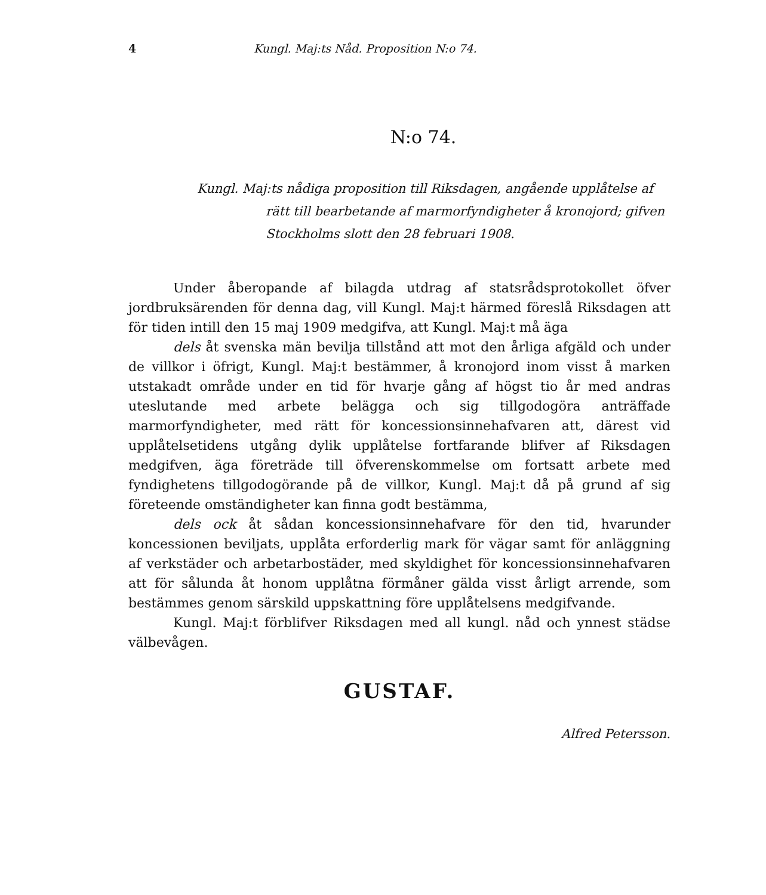4 Kungl. Maj:ts Nåd. Proposition N:o 74.
N:o 74.
Kungl. Maj:ts nådiga proposition till Riksdagen, angående upplåtelse af rätt till bearbetande af marmorfyndigheter å kronojord; gifven Stockholms slott den 28 februari 1908.
Under åberopande af bilagda utdrag af statsrådsprotokollet öfver jordbruksärenden för denna dag, vill Kungl. Maj:t härmed föreslå Riksdagen att för tiden intill den 15 maj 1909 medgifva, att Kungl. Maj:t må äga
dels åt svenska män bevilja tillstånd att mot den årliga afgäld och under de villkor i öfrigt, Kungl. Maj:t bestämmer, å kronojord inom visst å marken utstakadt område under en tid för hvarje gång af högst tio år med andras uteslutande med arbete belägga och sig tillgodogöra anträffade marmorfyndigheter, med rätt för koncessionsinnehafvaren att, därest vid upplåtelsetidens utgång dylik upplåtelse fortfarande blifver af Riksdagen medgifven, äga företräde till öfverenskommelse om fortsatt arbete med fyndighetens tillgodogörande på de villkor, Kungl. Maj:t då på grund af sig företeende omständigheter kan finna godt bestämma,
dels ock åt sådan koncessionsinnehafvare för den tid, hvarunder koncessionen beviljats, upplåta erforderlig mark för vägar samt för anläggning af verkstäder och arbetarbostäder, med skyldighet för koncessionsinnehafvaren att för sålunda åt honom upplåtna förmåner gälda visst årligt arrende, som bestämmes genom särskild uppskattning före upplåtelsens medgifvande.
Kungl. Maj:t förblifver Riksdagen med all kungl. nåd och ynnest städse välbevågen.
GUSTAF.
Alfred Petersson.